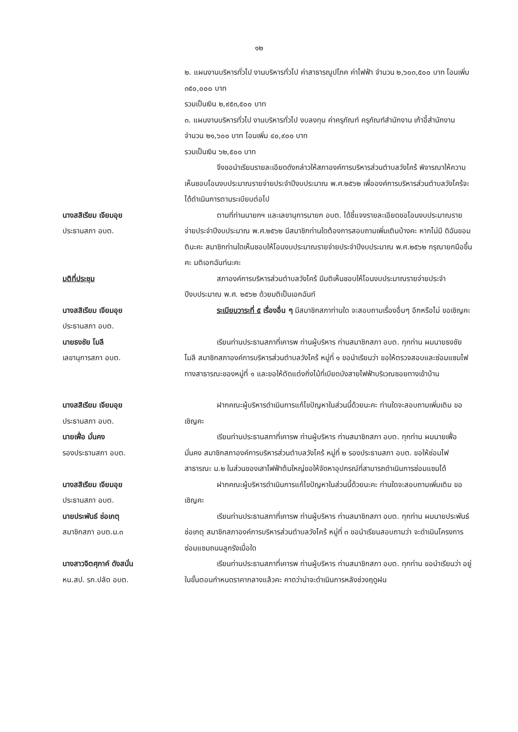๑๒
๒. แผนงานบริหารทั่วไป งานบริหารทั่วไป ค่าสาธารณูปโภค ค่าไฟฟ้า จำนวน ๒,๖๐๓,๕๐๐ บาท โอนเพิ่ม ๓๕๐,๐๐๐ บาท
รวมเป็นเงิน ๒,๙๕๓,๕๐๐ บาท
๓. แผนงานบริหารทั่วไป งานบริหารทั่วไป งบลงทุน ค่าครุภัณฑ์ ครุภัณฑ์สำนักงาน เก้าอี้สำนักงาน จำนวน ๒๑,๖๐๐ บาท โอนเพิ่ม ๔๐,๙๐๐ บาท
รวมเป็นเงิน ๖๒,๕๐๐ บาท
จึงขอนำเรียนรายละเอียดดังกล่าวให้สภาองค์การบริหารส่วนตำบลวังไคร้ พิจารณาให้ความเห็นชอบโอนงบประมาณรายจ่ายประจำปีงบประมาณ พ.ศ.๒๕๖๒ เพื่อองค์การบริหารส่วนตำบลวังไคร้จะได้ดำเนินการตามระเบียบต่อไป
นางสสิเรียม เจียมอุย
ประธานสภา อบต.
ตามที่ท่านนายกฯ และเลขานุการนายก อบต. ได้ชี้แจงรายละเอียดขอโอนงบประมาณรายจ่ายประจำปีงบประมาณ พ.ศ.๒๕๖๒ มีสมาชิกท่านใดต้องการสอบถามเพิ่มเติมบ้างคะ หากไม่มี ดิฉันขอมตินะคะ สมาชิกท่านใดเห็นชอบให้โอนงบประมาณรายจ่ายประจำปีงบประมาณ พ.ศ.๒๕๖๒ กรุณายกมือขึ้นคะ มติเอกฉันท์นะคะ
มติที่ประชุม สภาองค์การบริหารส่วนตำบลวังไคร้ มีมติเห็นชอบให้โอนงบประมาณรายจ่ายประจำปีงบประมาณ พ.ศ. ๒๕๖๒ ด้วยมติเป็นเอกฉันท์
นางสสิเรียม เจียมอุย
ประธานสภา อบต.
ระเบียบวาระที่ ๕ เรื่องอื่น ๆ มีสมาชิกสภาท่านใด จะสอบถามเรื่องอื่นๆ อีกหรือไม่ ขอเชิญคะ
นายธงชัย โมลี
เลขานุการสภา อบต.
เรียนท่านประธานสภาที่เคารพ ท่านผู้บริหาร ท่านสมาชิกสภา อบต. ทุกท่าน ผมนายธงชัย โมลี สมาชิกสภาองค์การบริหารส่วนตำบลวังไคร้ หมู่ที่ ๑ ขอนำเรียนว่า ขอให้ตรวจสอบและซ่อมแซมไฟทางสาธารณะของหมู่ที่ ๑ และขอให้ตัดแต่งกิ่งไม้ที่เบียดบังสายไฟฟ้าบริเวณซอยทางเข้าบ้าน
นางสสิเรียม เจียมอุย
ประธานสภา อบต.
ฝากคณะผู้บริหารดำเนินการแก้ไขปัญหาในส่วนนี้ด้วยนะคะ ท่านใดจะสอบถามเพิ่มเติม ขอเชิญคะ
นายเฟื่อ มั่นคง
รองประธานสภา อบต.
เรียนท่านประธานสภาที่เคารพ ท่านผู้บริหาร ท่านสมาชิกสภา อบต. ทุกท่าน ผมนายเฟื่อ มั่นคง สมาชิกสภาองค์การบริหารส่วนตำบลวังไคร้ หมู่ที่ ๒ รองประธานสภา อบต. ขอให้ซ่อมไฟสาธารณะ ม.๒ ในส่วนของเสาไฟฟ้าต้นใหญ่ขอให้จัดหาอุปกรณ์ที่สามารถดำเนินการซ่อมแซมได้
นางสสิเรียม เจียมอุย
ประธานสภา อบต.
ฝากคณะผู้บริหารดำเนินการแก้ไขปัญหาในส่วนนี้ด้วยนะคะ ท่านใดจะสอบถามเพิ่มเติม ขอเชิญคะ
นายประพันธ์ ช่อเกตุ
สมาชิกสภา อบต.ม.๓
เรียนท่านประธานสภาที่เคารพ ท่านผู้บริหาร ท่านสมาชิกสภา อบต. ทุกท่าน ผมนายประพันธ์ ช่อเกตุ สมาชิกสภาองค์การบริหารส่วนตำบลวังไคร้ หมู่ที่ ๓ ขอนำเรียนสอบถามว่า จะดำเนินโครงการซ่อมแซมถนนลูกรังเมื่อใด
นางสาวจิตศุภาค์ ดังสนั่น
หน.สป. รก.ปลัด อบต.
เรียนท่านประธานสภาที่เคารพ ท่านผู้บริหาร ท่านสมาชิกสภา อบต. ทุกท่าน ขอนำเรียนว่า อยู่ในขั้นตอนกำหนดราคากลางแล้วคะ คาดว่าน่าจะดำเนินการหลังช่วงฤดูฝน